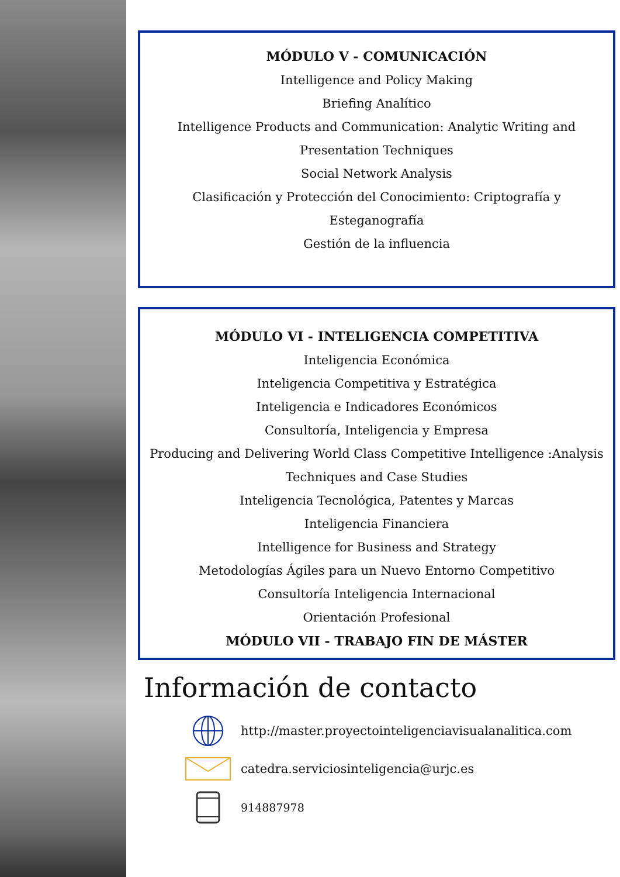MÓDULO V - COMUNICACIÓN
Intelligence and Policy Making
Briefing Analítico
Intelligence Products and Communication: Analytic Writing and Presentation Techniques
Social Network Analysis
Clasificación y Protección del Conocimiento: Criptografía y Esteganografía
Gestión de la influencia
MÓDULO VI - INTELIGENCIA COMPETITIVA
Inteligencia Económica
Inteligencia Competitiva y Estratégica
Inteligencia e Indicadores Económicos
Consultoría, Inteligencia y Empresa
Producing and Delivering World Class Competitive Intelligence :Analysis Techniques and Case Studies
Inteligencia Tecnológica, Patentes y Marcas
Inteligencia Financiera
Intelligence for Business and Strategy
Metodologías Ágiles para un Nuevo Entorno Competitivo
Consultoría Inteligencia Internacional
Orientación Profesional
MÓDULO VII - TRABAJO FIN DE MÁSTER
Información de contacto
http://master.proyectointeligenciavisualanalitica.com
catedra.serviciosinteligencia@urjc.es
914887978